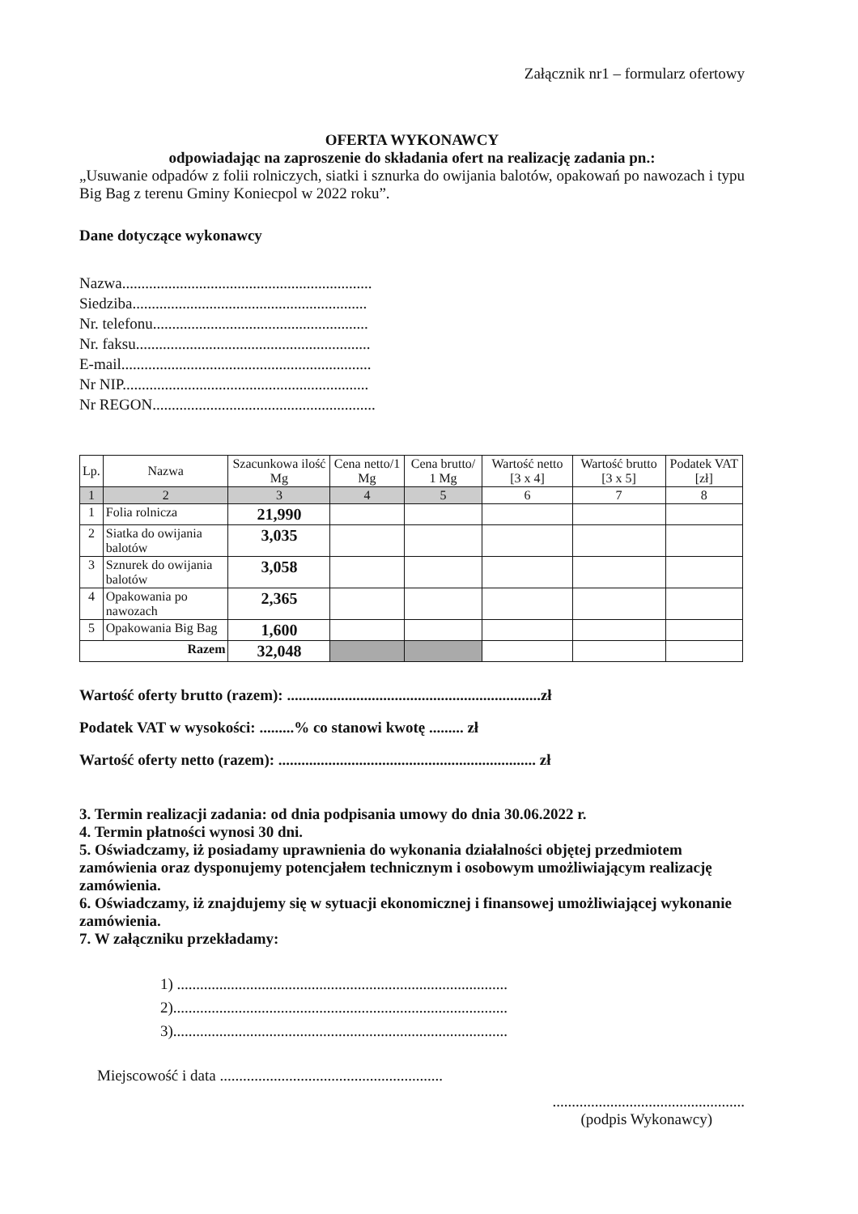Załącznik nr1 – formularz ofertowy
OFERTA WYKONAWCY
odpowiadając na zaproszenie do składania ofert na realizację zadania pn.:
„Usuwanie odpadów z folii rolniczych, siatki i sznurka do owijania balotów, opakowań po nawozach i typu Big Bag z terenu Gminy Koniecpol w 2022 roku”.
Dane dotyczące wykonawcy
Nazwa.................................................................
Siedziba.............................................................
Nr. telefonu........................................................
Nr. faksu.............................................................
E-mail.................................................................
Nr NIP................................................................
Nr REGON..........................................................
| Lp. | Nazwa | Szacunkowa ilość Mg | Cena netto/1 Mg | Cena brutto/ 1 Mg | Wartość netto [3 x 4] | Wartość brutto [3 x 5] | Podatek VAT [zł] |
| --- | --- | --- | --- | --- | --- | --- | --- |
| 1 | 2 | 3 | 4 | 5 | 6 | 7 | 8 |
| 1 | Folia rolnicza | 21,990 | | | | | |
| 2 | Siatka do owijania balotów | 3,035 | | | | | |
| 3 | Sznurek do owijania balotów | 3,058 | | | | | |
| 4 | Opakowania po nawozach | 2,365 | | | | | |
| 5 | Opakowania Big Bag | 1,600 | | | | | |
| Razem | | 32,048 | | | | | |
Wartość oferty brutto (razem): ..................................................................zł
Podatek VAT w wysokości: .........% co stanowi kwotę ......... zł
Wartość oferty netto (razem): ................................................................... zł
3. Termin realizacji zadania: od dnia podpisania umowy do dnia 30.06.2022 r.
4. Termin płatności wynosi 30 dni.
5. Oświadczamy, iż posiadamy uprawnienia do wykonania działalności objętej przedmiotem zamówienia oraz dysponujemy potencjałem technicznym i osobowym umożliwiającym realizację zamówienia.
6. Oświadczamy, iż znajdujemy się w sytuacji ekonomicznej i finansowej umożliwiającej wykonanie zamówienia.
7. W załączniku przekładamy:
1) ......................................................................................
2).......................................................................................
3).......................................................................................
Miejscowość i data ..........................................................
..................................................
(podpis Wykonawcy)